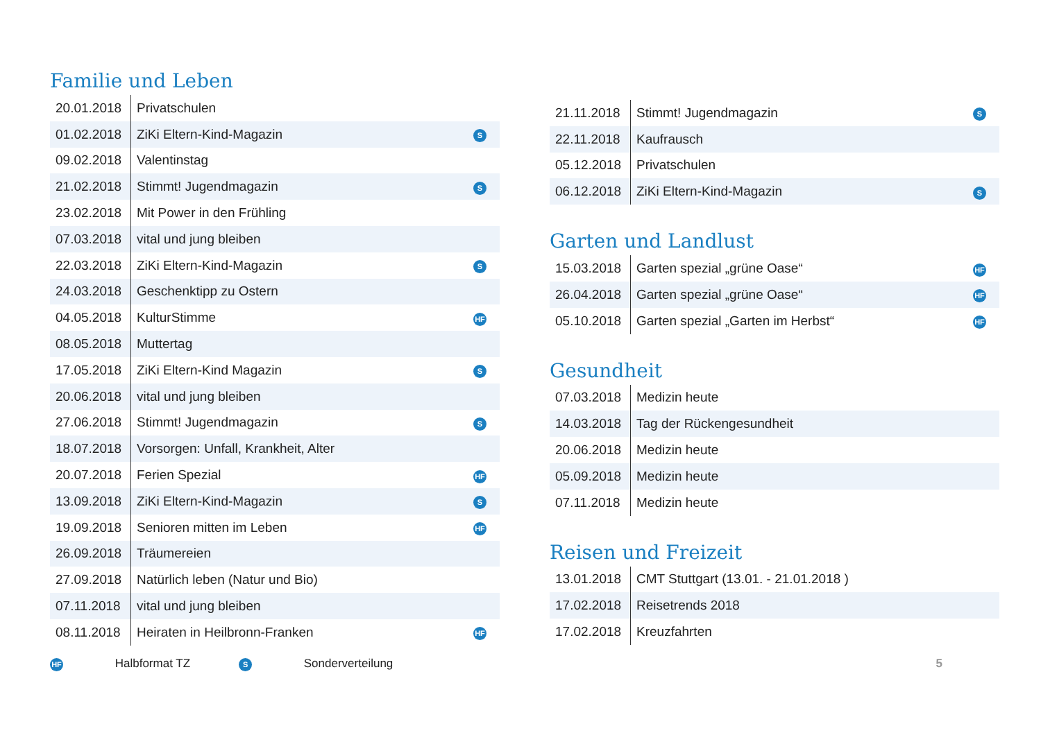Familie und Leben
| 20.01.2018 | Privatschulen | |
| 01.02.2018 | ZiKi Eltern-Kind-Magazin | S |
| 09.02.2018 | Valentinstag | |
| 21.02.2018 | Stimmt! Jugendmagazin | S |
| 23.02.2018 | Mit Power in den Frühling | |
| 07.03.2018 | vital und jung bleiben | |
| 22.03.2018 | ZiKi Eltern-Kind-Magazin | S |
| 24.03.2018 | Geschenktipp zu Ostern | |
| 04.05.2018 | KulturStimme | HF |
| 08.05.2018 | Muttertag | |
| 17.05.2018 | ZiKi Eltern-Kind Magazin | S |
| 20.06.2018 | vital und jung bleiben | |
| 27.06.2018 | Stimmt! Jugendmagazin | S |
| 18.07.2018 | Vorsorgen: Unfall, Krankheit, Alter | |
| 20.07.2018 | Ferien Spezial | HF |
| 13.09.2018 | ZiKi Eltern-Kind-Magazin | S |
| 19.09.2018 | Senioren mitten im Leben | HF |
| 26.09.2018 | Träumereien | |
| 27.09.2018 | Natürlich leben (Natur und Bio) | |
| 07.11.2018 | vital und jung bleiben | |
| 08.11.2018 | Heiraten in Heilbronn-Franken | HF |
| 21.11.2018 | Stimmt! Jugendmagazin | S |
| 22.11.2018 | Kaufrausch | |
| 05.12.2018 | Privatschulen | |
| 06.12.2018 | ZiKi Eltern-Kind-Magazin | S |
Garten und Landlust
| 15.03.2018 | Garten spezial „grüne Oase“ | HF |
| 26.04.2018 | Garten spezial „grüne Oase“ | HF |
| 05.10.2018 | Garten spezial „Garten im Herbst“ | HF |
Gesundheit
| 07.03.2018 | Medizin heute | |
| 14.03.2018 | Tag der Rückengesundheit | |
| 20.06.2018 | Medizin heute | |
| 05.09.2018 | Medizin heute | |
| 07.11.2018 | Medizin heute | |
Reisen und Freizeit
| 13.01.2018 | CMT Stuttgart (13.01. - 21.01.2018 ) | |
| 17.02.2018 | Reisetrends 2018 | |
| 17.02.2018 | Kreuzfahrten | |
HF Halbformat TZ S Sonderverteilung 5